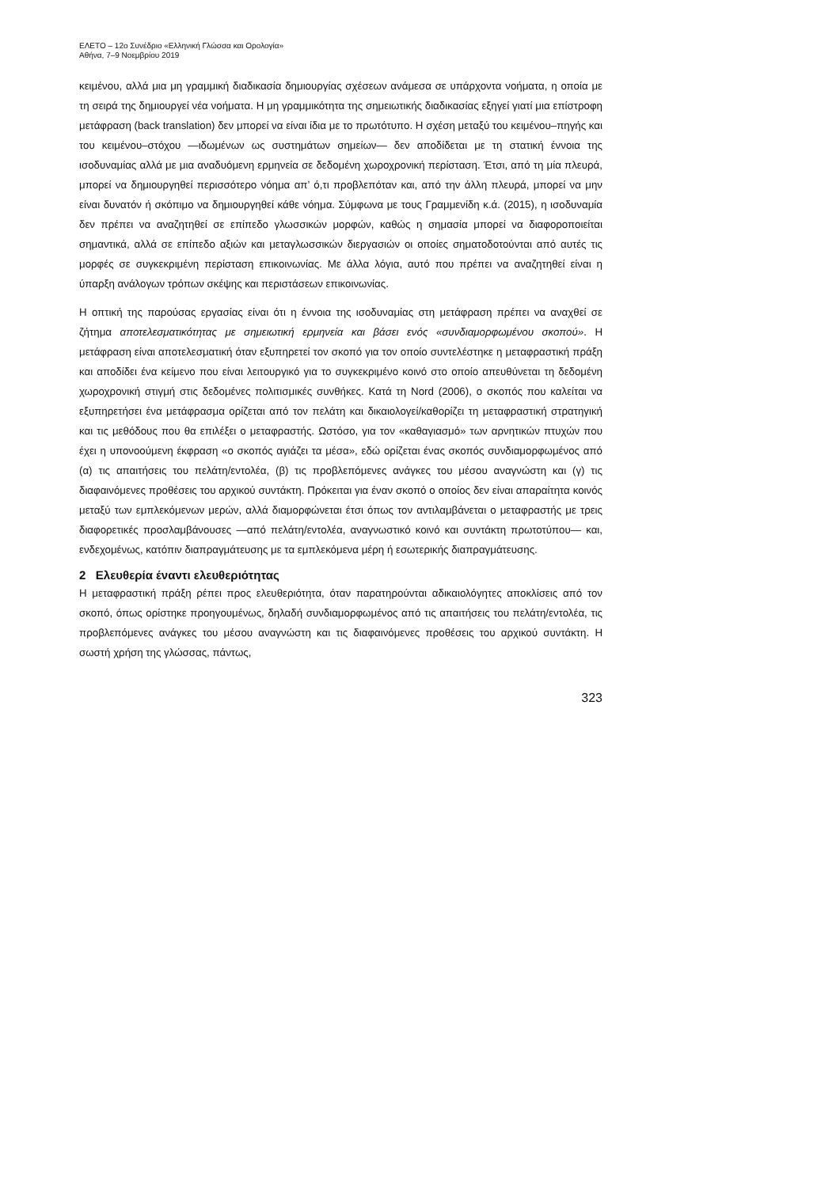ΕΛΕΤΟ – 12ο Συνέδριο «Ελληνική Γλώσσα και Ορολογία»
Αθήνα, 7–9 Νοεμβρίου 2019
κειμένου, αλλά μια μη γραμμική διαδικασία δημιουργίας σχέσεων ανάμεσα σε υπάρχοντα νοήματα, η οποία με τη σειρά της δημιουργεί νέα νοήματα. Η μη γραμμικότητα της σημειωτικής διαδικασίας εξηγεί γιατί μια επίστροφη μετάφραση (back translation) δεν μπορεί να είναι ίδια με το πρωτότυπο. Η σχέση μεταξύ του κειμένου–πηγής και του κειμένου–στόχου —ιδωμένων ως συστημάτων σημείων— δεν αποδίδεται με τη στατική έννοια της ισοδυναμίας αλλά με μια αναδυόμενη ερμηνεία σε δεδομένη χωροχρονική περίσταση. Έτσι, από τη μία πλευρά, μπορεί να δημιουργηθεί περισσότερο νόημα απ’ ό,τι προβλεπόταν και, από την άλλη πλευρά, μπορεί να μην είναι δυνατόν ή σκόπιμο να δημιουργηθεί κάθε νόημα. Σύμφωνα με τους Γραμμενίδη κ.ά. (2015), η ισοδυναμία δεν πρέπει να αναζητηθεί σε επίπεδο γλωσσικών μορφών, καθώς η σημασία μπορεί να διαφοροποιείται σημαντικά, αλλά σε επίπεδο αξιών και μεταγλωσσικών διεργασιών οι οποίες σηματοδοτούνται από αυτές τις μορφές σε συγκεκριμένη περίσταση επικοινωνίας. Με άλλα λόγια, αυτό που πρέπει να αναζητηθεί είναι η ύπαρξη ανάλογων τρόπων σκέψης και περιστάσεων επικοινωνίας.
Η οπτική της παρούσας εργασίας είναι ότι η έννοια της ισοδυναμίας στη μετάφραση πρέπει να αναχθεί σε ζήτημα αποτελεσματικότητας με σημειωτική ερμηνεία και βάσει ενός «συνδιαμορφωμένου σκοπού». Η μετάφραση είναι αποτελεσματική όταν εξυπηρετεί τον σκοπό για τον οποίο συντελέστηκε η μεταφραστική πράξη και αποδίδει ένα κείμενο που είναι λειτουργικό για το συγκεκριμένο κοινό στο οποίο απευθύνεται τη δεδομένη χωροχρονική στιγμή στις δεδομένες πολιτισμικές συνθήκες. Κατά τη Nord (2006), ο σκοπός που καλείται να εξυπηρετήσει ένα μετάφρασμα ορίζεται από τον πελάτη και δικαιολογεί/καθορίζει τη μεταφραστική στρατηγική και τις μεθόδους που θα επιλέξει ο μεταφραστής. Ωστόσο, για τον «καθαγιασμό» των αρνητικών πτυχών που έχει η υπονοούμενη έκφραση «ο σκοπός αγιάζει τα μέσα», εδώ ορίζεται ένας σκοπός συνδιαμορφωμένος από (α) τις απαιτήσεις του πελάτη/εντολέα, (β) τις προβλεπόμενες ανάγκες του μέσου αναγνώστη και (γ) τις διαφαινόμενες προθέσεις του αρχικού συντάκτη. Πρόκειται για έναν σκοπό ο οποίος δεν είναι απαραίτητα κοινός μεταξύ των εμπλεκόμενων μερών, αλλά διαμορφώνεται έτσι όπως τον αντιλαμβάνεται ο μεταφραστής με τρεις διαφορετικές προσλαμβάνουσες —από πελάτη/εντολέα, αναγνωστικό κοινό και συντάκτη πρωτοτύπου— και, ενδεχομένως, κατόπιν διαπραγμάτευσης με τα εμπλεκόμενα μέρη ή εσωτερικής διαπραγμάτευσης.
2 Ελευθερία έναντι ελευθεριότητας
Η μεταφραστική πράξη ρέπει προς ελευθεριότητα, όταν παρατηρούνται αδικαιολόγητες αποκλίσεις από τον σκοπό, όπως ορίστηκε προηγουμένως, δηλαδή συνδιαμορφωμένος από τις απαιτήσεις του πελάτη/εντολέα, τις προβλεπόμενες ανάγκες του μέσου αναγνώστη και τις διαφαινόμενες προθέσεις του αρχικού συντάκτη. Η σωστή χρήση της γλώσσας, πάντως,
323